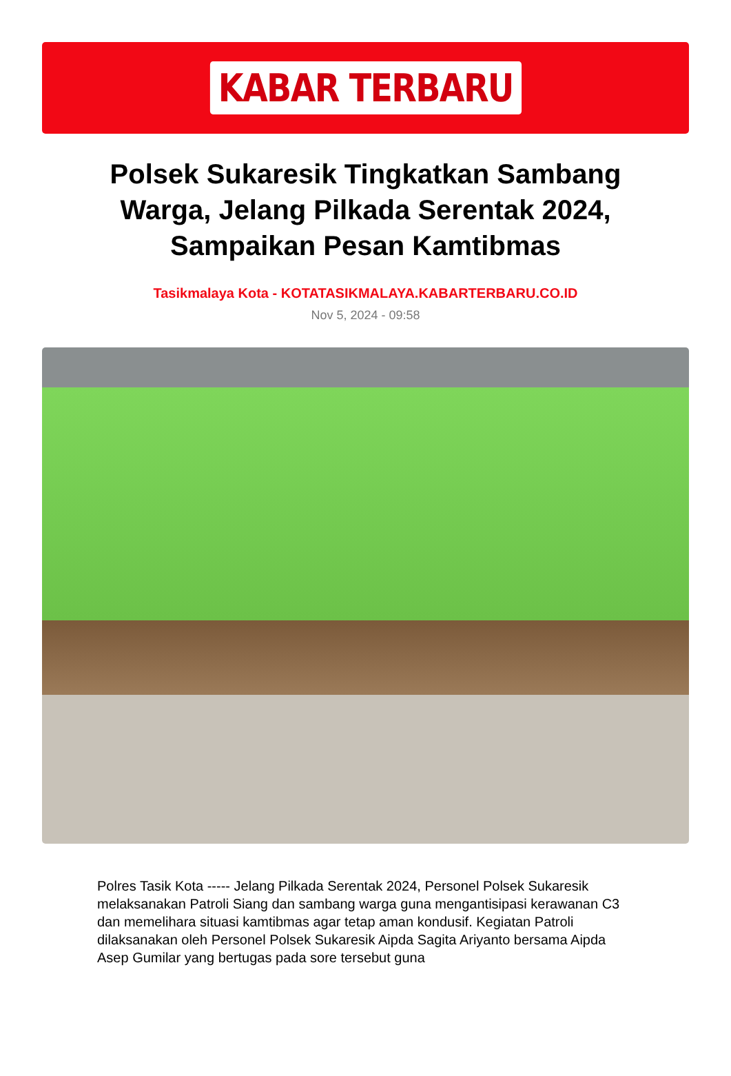KABAR TERBARU
Polsek Sukaresik Tingkatkan Sambang Warga, Jelang Pilkada Serentak 2024, Sampaikan Pesan Kamtibmas
Tasikmalaya Kota - KOTATASIKMALAYA.KABARTERBARU.CO.ID
Nov 5, 2024 - 09:58
Polres Tasik Kota ----- Jelang Pilkada Serentak 2024, Personel Polsek Sukaresik melaksanakan Patroli Siang dan sambang warga guna mengantisipasi kerawanan C3 dan memelihara situasi kamtibmas agar tetap aman kondusif. Kegiatan Patroli dilaksanakan oleh Personel Polsek Sukaresik Aipda Sagita Ariyanto bersama Aipda Asep Gumilar yang bertugas pada sore tersebut guna